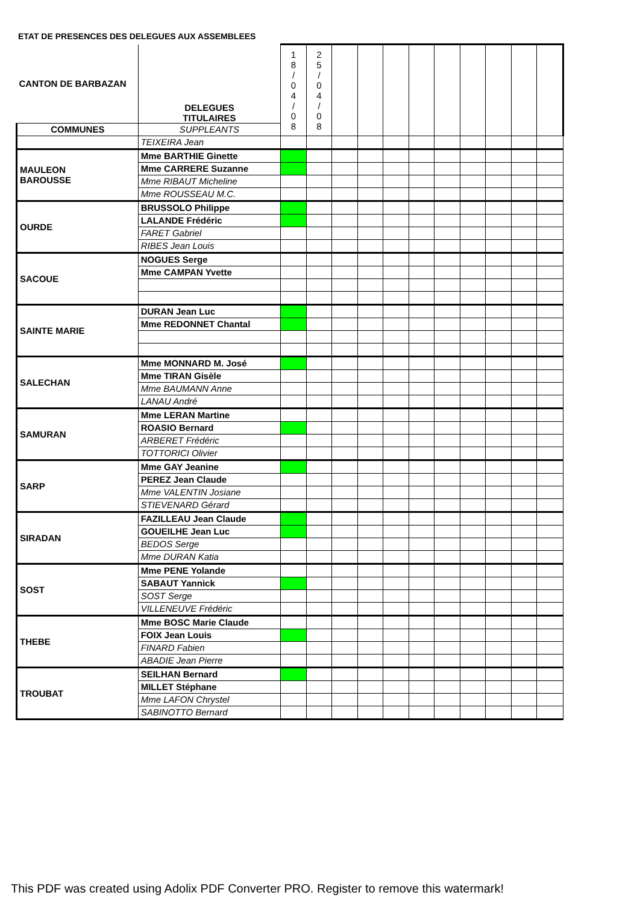ETAT DE PRESENCES DES DELEGUES AUX ASSEMBLEES
| CANTON DE BARBAZAN | DELEGUES TITULAIRES | 1 8 / 0 4 / 0 8 | 2 5 / 0 4 / 0 8 | | | | | | | | | |
| COMMUNES | SUPPLEANTS | | | | | | | | | | | |
| | TEIXEIRA Jean | | | | | | | | | | | |
| MAULEON BAROUSSE | Mme BARTHIE Ginette | | | | | | | | | | | |
| | Mme CARRERE Suzanne | | | | | | | | | | | |
| | Mme RIBAUT Micheline | | | | | | | | | | | |
| | Mme ROUSSEAU M.C. | | | | | | | | | | | |
| OURDE | BRUSSOLO Philippe | | | | | | | | | | | |
| | LALANDE Frédéric | | | | | | | | | | | |
| | FARET Gabriel | | | | | | | | | | | |
| | RIBES Jean Louis | | | | | | | | | | | |
| SACOUE | NOGUES Serge | | | | | | | | | | | |
| | Mme CAMPAN Yvette | | | | | | | | | | | |
| SAINTE MARIE | DURAN Jean Luc | | | | | | | | | | | |
| | Mme REDONNET Chantal | | | | | | | | | | | |
| SALECHAN | Mme MONNARD M. José | | | | | | | | | | | |
| | Mme TIRAN Gisèle | | | | | | | | | | | |
| | Mme BAUMANN Anne | | | | | | | | | | | |
| | LANAU André | | | | | | | | | | | |
| SAMURAN | Mme LERAN Martine | | | | | | | | | | | |
| | ROASIO Bernard | | | | | | | | | | | |
| | ARBERET Frédéric | | | | | | | | | | | |
| | TOTTORICI Olivier | | | | | | | | | | | |
| SARP | Mme GAY Jeanine | | | | | | | | | | | |
| | PEREZ Jean Claude | | | | | | | | | | | |
| | Mme VALENTIN Josiane | | | | | | | | | | | |
| | STIEVENARD Gérard | | | | | | | | | | | |
| SIRADAN | FAZILLEAU Jean Claude | | | | | | | | | | | |
| | GOUEILHE Jean Luc | | | | | | | | | | | |
| | BEDOS Serge | | | | | | | | | | | |
| | Mme DURAN Katia | | | | | | | | | | | |
| SOST | Mme PENE Yolande | | | | | | | | | | | |
| | SABAUT Yannick | | | | | | | | | | | |
| | SOST Serge | | | | | | | | | | | |
| | VILLENEUVE Frédéric | | | | | | | | | | | |
| THEBE | Mme BOSC Marie Claude | | | | | | | | | | | |
| | FOIX Jean Louis | | | | | | | | | | | |
| | FINARD Fabien | | | | | | | | | | | |
| | ABADIE Jean Pierre | | | | | | | | | | | |
| TROUBAT | SEILHAN Bernard | | | | | | | | | | | |
| | MILLET Stéphane | | | | | | | | | | | |
| | Mme LAFON Chrystel | | | | | | | | | | | |
| | SABINOTTO Bernard | | | | | | | | | | | |
This PDF was created using Adolix PDF Converter PRO. Register to remove this watermark!